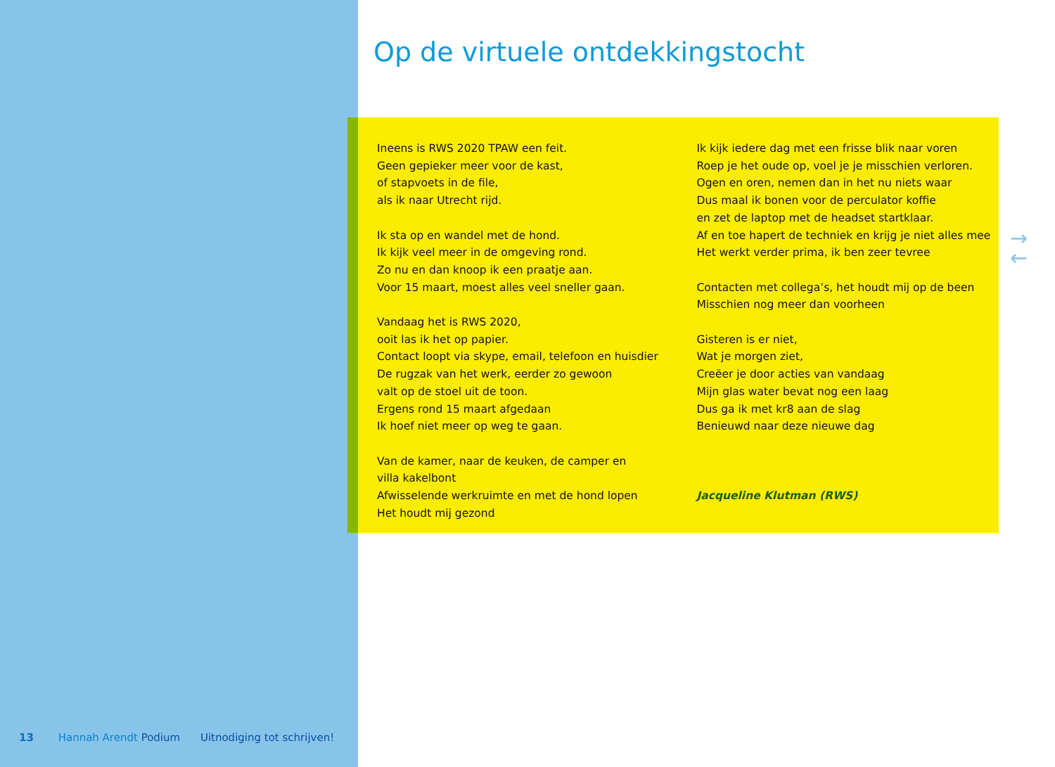Op de virtuele ontdekkingstocht
Ineens is RWS 2020 TPAW een feit.
Geen gepieker meer voor de kast,
of stapvoets in de file,
als ik naar Utrecht rijd.
Ik sta op en wandel met de hond.
Ik kijk veel meer in de omgeving rond.
Zo nu en dan knoop ik een praatje aan.
Voor 15 maart, moest alles veel sneller gaan.
Vandaag het is RWS 2020,
ooit las ik het op papier.
Contact loopt via skype, email, telefoon en huisdier
De rugzak van het werk, eerder zo gewoon
valt op de stoel uit de toon.
Ergens rond 15 maart afgedaan
Ik hoef niet meer op weg te gaan.
Van de kamer, naar de keuken, de camper en
villa kakelbont
Afwisselende werkruimte en met de hond lopen
Het houdt mij gezond
Ik kijk iedere dag met een frisse blik naar voren
Roep je het oude op, voel je je misschien verloren.
Ogen en oren, nemen dan in het nu niets waar
Dus maal ik bonen voor de perculator koffie
en zet de laptop met de headset startklaar.
Af en toe hapert de techniek en krijg je niet alles mee
Het werkt verder prima, ik ben zeer tevree
Contacten met collega’s, het houdt mij op de been
Misschien nog meer dan voorheen
Gisteren is er niet,
Wat je morgen ziet,
Creëer je door acties van vandaag
Mijn glas water bevat nog een laag
Dus ga ik met kr8 aan de slag
Benieuwd naar deze nieuwe dag
Jacqueline Klutman (RWS)
→
←
13 Hannah Arendt Podium Uitnodiging tot schrijven!